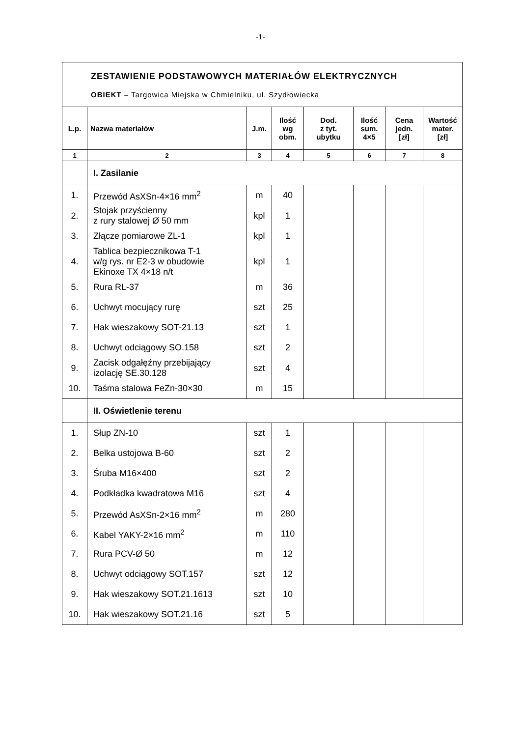-1-
| ZESTAWIENIE PODSTAWOWYCH MATERIAŁÓW ELEKTRYCZNYCH OBIEKT – Targowica Miejska w Chmielniku, ul. Szydłowiecka | | | | | | | |
| L.p. | Nazwa materiałów | J.m. | Ilość wg obm. | Dod. z tyt. ubytku | Ilość sum. 4×5 | Cena jedn. [zł] | Wartość mater. [zł] |
| 1 | 2 | 3 | 4 | 5 | 6 | 7 | 8 |
| | I. Zasilanie | | | | | | |
| 1. | Przewód AsXSn-4×16 mm<sup>2</sup> | m | 40 | | | | |
| 2. | Stojak przyścienny z rury stalowej Ø 50 mm | kpl | 1 | | | | |
| 3. | Złącze pomiarowe ZL-1 | kpl | 1 | | | | |
| 4. | Tablica bezpiecznikowa T-1 w/g rys. nr E2-3 w obudowie Ekinoxe TX 4×18 n/t | kpl | 1 | | | | |
| 5. | Rura RL-37 | m | 36 | | | | |
| 6. | Uchwyt mocujący rurę | szt | 25 | | | | |
| 7. | Hak wieszakowy SOT-21.13 | szt | 1 | | | | |
| 8. | Uchwyt odciągowy SO.158 | szt | 2 | | | | |
| 9. | Zacisk odgałęźny przebijający izolację SE.30.128 | szt | 4 | | | | |
| 10. | Taśma stalowa FeZn-30×30 | m | 15 | | | | |
| | II. Oświetlenie terenu | | | | | | |
| 1. | Słup ZN-10 | szt | 1 | | | | |
| 2. | Belka ustojowa B-60 | szt | 2 | | | | |
| 3. | Śruba M16×400 | szt | 2 | | | | |
| 4. | Podkładka kwadratowa M16 | szt | 4 | | | | |
| 5. | Przewód AsXSn-2×16 mm<sup>2</sup> | m | 280 | | | | |
| 6. | Kabel YAKY-2×16 mm<sup>2</sup> | m | 110 | | | | |
| 7. | Rura PCV-Ø 50 | m | 12 | | | | |
| 8. | Uchwyt odciągowy SOT.157 | szt | 12 | | | | |
| 9. | Hak wieszakowy SOT.21.1613 | szt | 10 | | | | |
| 10. | Hak wieszakowy SOT.21.16 | szt | 5 | | | | |